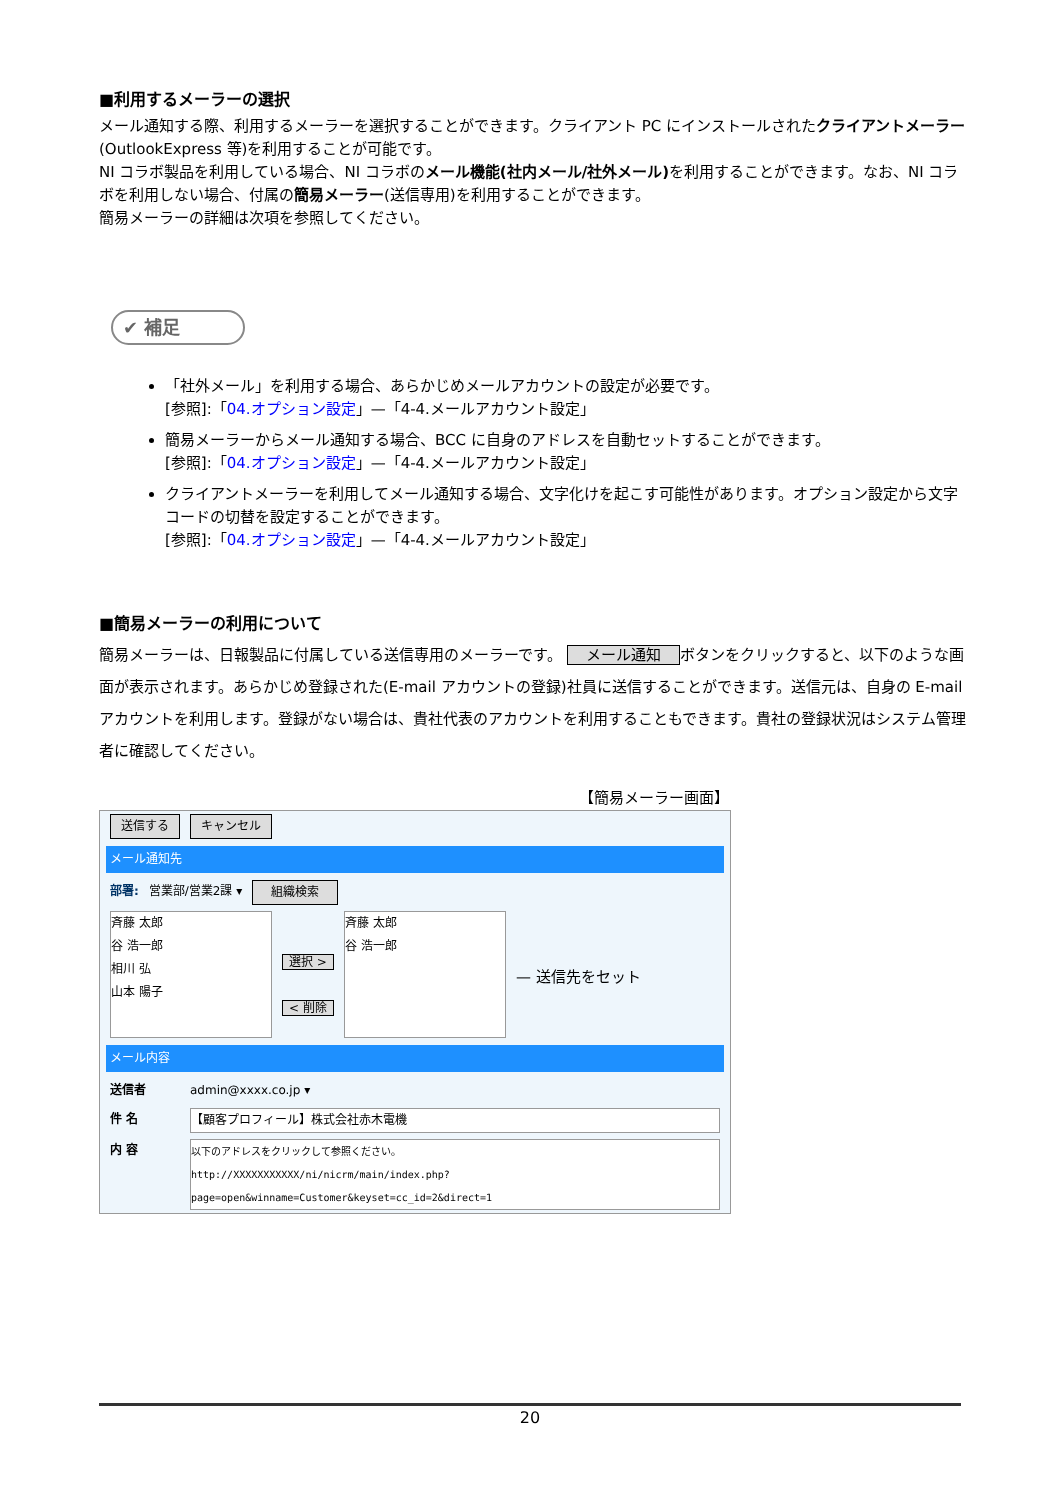■利用するメーラーの選択
メール通知する際、利用するメーラーを選択することができます。クライアント PC にインストールされたクライアントメーラー(OutlookExpress 等)を利用することが可能です。
NI コラボ製品を利用している場合、NI コラボのメール機能(社内メール/社外メール) を利用することができます。なお、NI コラボを利用しない場合、付属の簡易メーラー(送信専用)を利用することができます。
簡易メーラーの詳細は次項を参照してください。
✔ 補足
「社外メール」を利用する場合、あらかじめメールアカウントの設定が必要です。
[参照]:「04.オプション設定」—「4-4.メールアカウント設定」
簡易メーラーからメール通知する場合、BCC に自身のアドレスを自動セットすることができます。
[参照]:「04.オプション設定」—「4-4.メールアカウント設定」
クライアントメーラーを利用してメール通知する場合、文字化けを起こす可能性があります。オプション設定から文字コードの切替を設定することができます。
[参照]:「04.オプション設定」—「4-4.メールアカウント設定」
■簡易メーラーの利用について
簡易メーラーは、日報製品に付属している送信専用のメーラーです。 メール通知 ボタンをクリックすると、以下のような画面が表示されます。あらかじめ登録された(E-mail アカウントの登録)社員に送信することができます。送信元は、自身の E-mail アカウントを利用します。登録がない場合は、貴社代表のアカウントを利用することもできます。貴社の登録状況はシステム管理者に確認してください。
【簡易メーラー画面】
送信する キャンセル
メール通知先
部署: 営業部/営業2課 ▾ 組織検索
斉藤 太郎
谷 浩一郎
相川 弘
山本 陽子
選択 >
< 削除
斉藤 太郎
谷 浩一郎
— 送信先をセット
メール内容
送信者 admin@xxxx.co.jp ▾
件 名 【顧客プロフィール】株式会社赤木電機
内 容 以下のアドレスをクリックして参照ください。
http://XXXXXXXXXXX/ni/nicrm/main/index.php?
page=open&winname=Customer&keyset=cc_id=2&direct=1
20